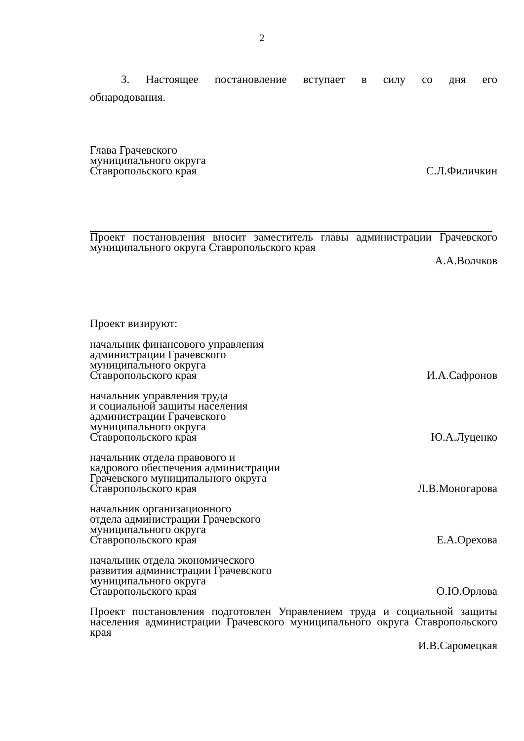2
3. Настоящее постановление вступает в силу со дня его
обнародования.
Глава Грачевского
муниципального округа
Ставропольского края
С.Л.Филичкин
Проект постановления вносит заместитель главы администрации Грачевского муниципального округа Ставропольского края
А.А.Волчков
Проект визируют:
начальник финансового управления
администрации Грачевского
муниципального округа
Ставропольского края
И.А.Сафронов
начальник управления труда
и социальной защиты населения
администрации Грачевского
муниципального округа
Ставропольского края
Ю.А.Луценко
начальник отдела правового и
кадрового обеспечения администрации
Грачевского муниципального округа
Ставропольского края
Л.В.Моногарова
начальник организационного
отдела администрации Грачевского
муниципального округа
Ставропольского края
Е.А.Орехова
начальник отдела экономического
развития администрации Грачевского
муниципального округа
Ставропольского края
О.Ю.Орлова
Проект постановления подготовлен Управлением труда и социальной защиты населения администрации Грачевского муниципального округа Ставропольского края
И.В.Саромецкая